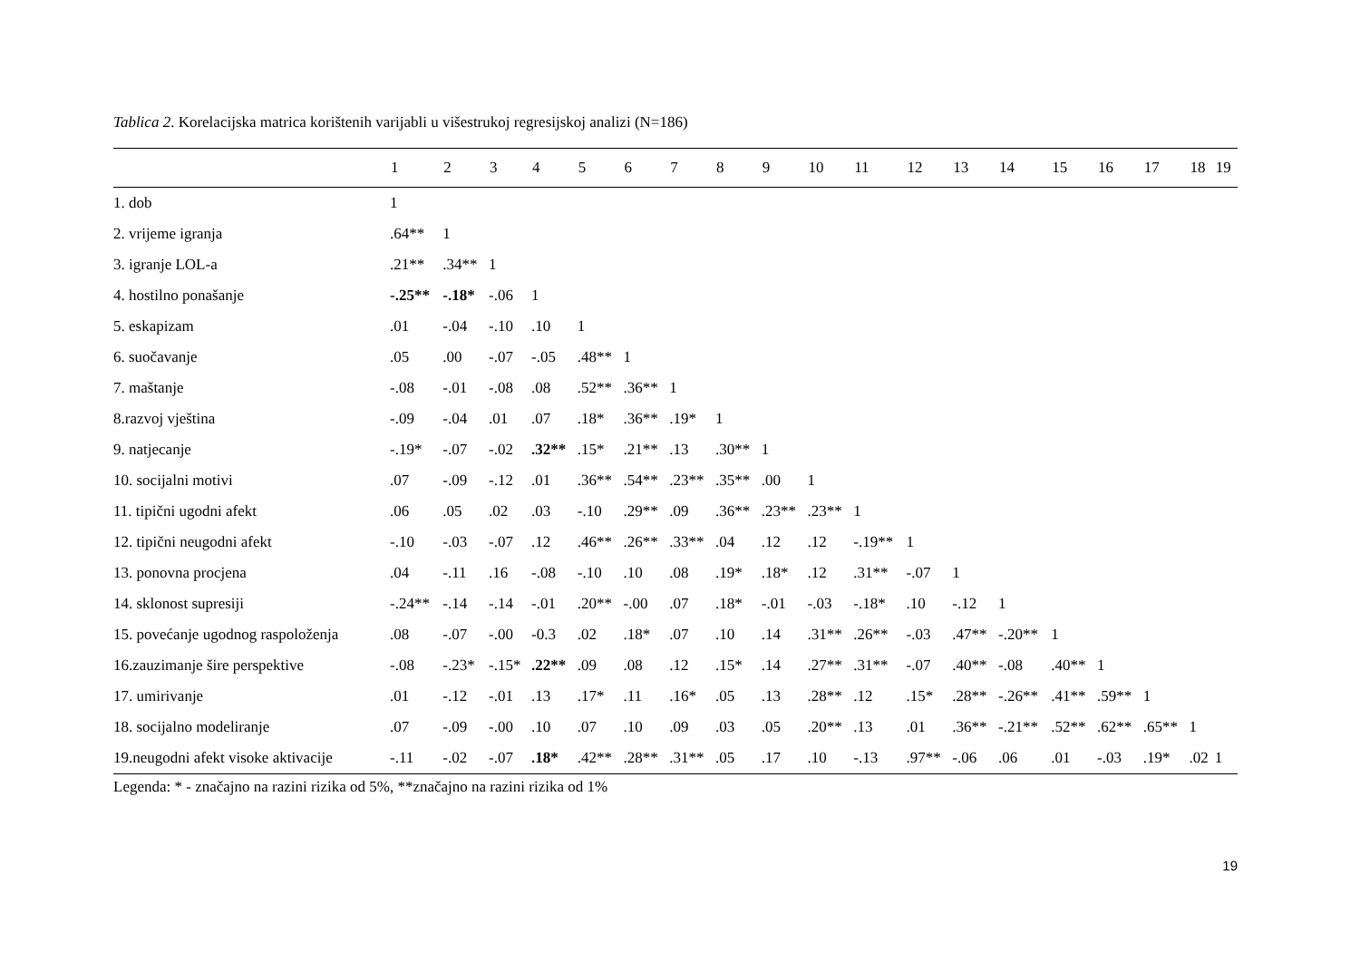Tablica 2. Korelacijska matrica korištenih varijabli u višestrukoj regresijskoj analizi (N=186)
| | 1 | 2 | 3 | 4 | 5 | 6 | 7 | 8 | 9 | 10 | 11 | 12 | 13 | 14 | 15 | 16 | 17 | 18 | 19 |
| --- | --- | --- | --- | --- | --- | --- | --- | --- | --- | --- | --- | --- | --- | --- | --- | --- | --- | --- | --- |
| 1. dob | 1 | | | | | | | | | | | | | | | | | | |
| 2. vrijeme igranja | .64** | 1 | | | | | | | | | | | | | | | | | |
| 3. igranje LOL-a | .21** | .34** | 1 | | | | | | | | | | | | | | | | |
| 4. hostilno ponašanje | -.25** | -.18* | -.06 | 1 | | | | | | | | | | | | | | | |
| 5. eskapizam | .01 | -.04 | -.10 | .10 | 1 | | | | | | | | | | | | | | |
| 6. suočavanje | .05 | .00 | -.07 | -.05 | .48** | 1 | | | | | | | | | | | | | |
| 7. maštanje | -.08 | -.01 | -.08 | .08 | .52** | .36** | 1 | | | | | | | | | | | | |
| 8.razvoj vještina | -.09 | -.04 | .01 | .07 | .18* | .36** | .19* | 1 | | | | | | | | | | | |
| 9. natjecanje | -.19* | -.07 | -.02 | .32** | .15* | .21** | .13 | .30** | 1 | | | | | | | | | | |
| 10. socijalni motivi | .07 | -.09 | -.12 | .01 | .36** | .54** | .23** | .35** | .00 | 1 | | | | | | | | | |
| 11. tipični ugodni afekt | .06 | .05 | .02 | .03 | -.10 | .29** | .09 | .36** | .23** | .23** | 1 | | | | | | | | |
| 12. tipični neugodni afekt | -.10 | -.03 | -.07 | .12 | .46** | .26** | .33** | .04 | .12 | .12 | -.19** | 1 | | | | | | | |
| 13. ponovna procjena | .04 | -.11 | .16 | -.08 | -.10 | .10 | .08 | .19* | .18* | .12 | .31** | -.07 | 1 | | | | | | |
| 14. sklonost supresiji | -.24** | -.14 | -.14 | -.01 | .20** | -.00 | .07 | .18* | -.01 | -.03 | -.18* | .10 | -.12 | 1 | | | | | |
| 15. povećanje ugodnog raspoloženja | .08 | -.07 | -.00 | -0.3 | .02 | .18* | .07 | .10 | .14 | .31** | .26** | -.03 | .47** | -.20** | 1 | | | | |
| 16.zauzimanje šire perspektive | -.08 | -.23* | -.15* | .22** | .09 | .08 | .12 | .15* | .14 | .27** | .31** | -.07 | .40** | -.08 | .40** | 1 | | | |
| 17. umirivanje | .01 | -.12 | -.01 | .13 | .17* | .11 | .16* | .05 | .13 | .28** | .12 | .15* | .28** | -.26** | .41** | .59** | 1 | | |
| 18. socijalno modeliranje | .07 | -.09 | -.00 | .10 | .07 | .10 | .09 | .03 | .05 | .20** | .13 | .01 | .36** | -.21** | .52** | .62** | .65** | 1 | |
| 19.neugodni afekt visoke aktivacije | -.11 | -.02 | -.07 | .18* | .42** | .28** | .31** | .05 | .17 | .10 | -.13 | .97** | -.06 | .06 | .01 | -.03 | .19* | .02 | 1 |
Legenda: * - značajno na razini rizika od 5%, **značajno na razini rizika od 1%
19